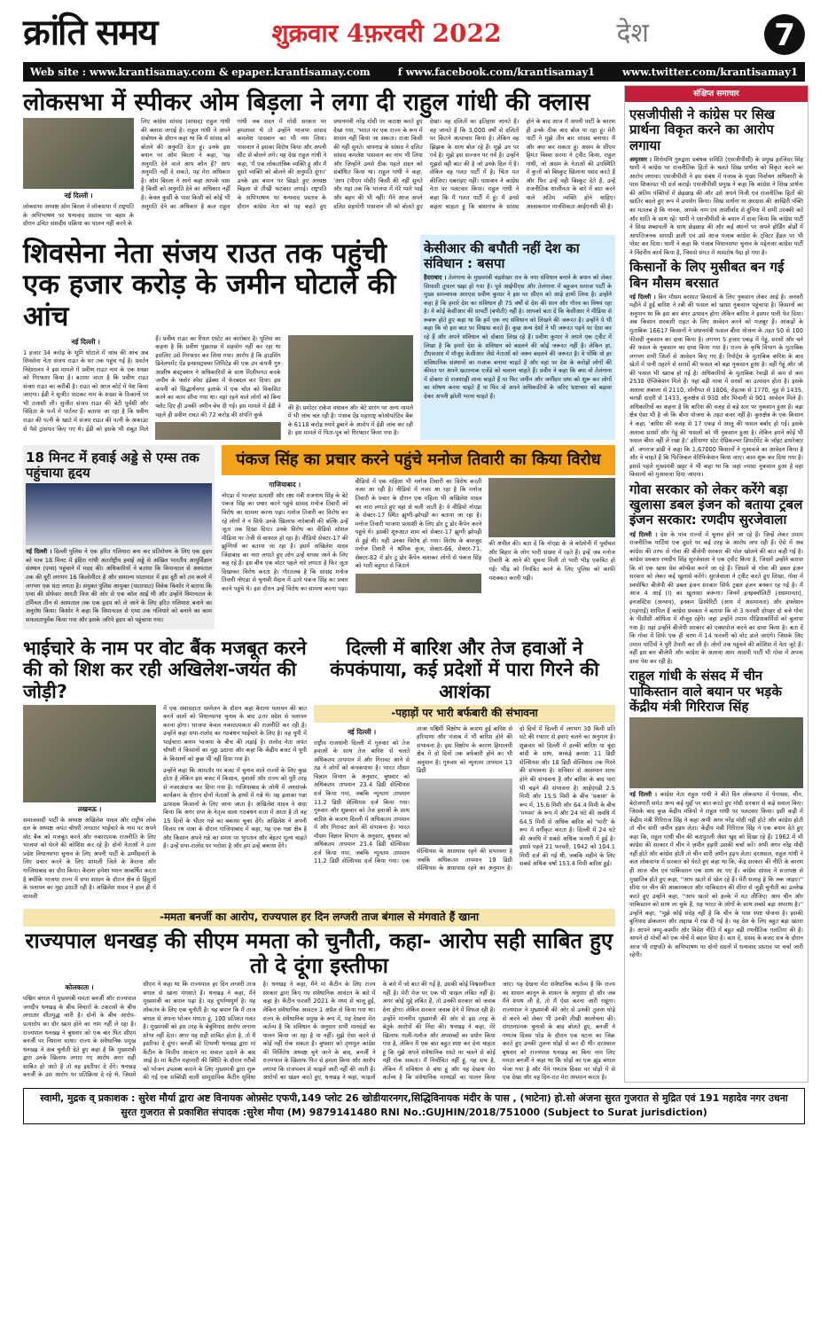क्रांति समय
शुक्रवार 4फ़रवरी 2022 देश
7
Web site : www.krantisamay.com & epaper.krantisamay.com f www.facebook.com/krantisamay1 www.twitter.com/krantisamay1
लोकसभा में स्पीकर ओम बिड़ला ने लगा दी राहुल गांधी की क्लास
नई दिल्ली ।
लोकसभा अध्यक्ष ओम बिरला ने लोकसभा में राष्ट्रपति के अभिभाषण पर धन्यवाद प्रस्ताव पर बहस के दौरान उचित संसदीय प्रक्रिया का पालन नहीं करने के
लिए कांग्रेस सांसद (सांसद) राहुल गांधी की क्लास लगाई है। राहुल गांधी ने अपने संबोधन के दौरान कहा था कि मैं सांसद को बोलने की अनुमति देता हूं। उनके इस बयान पर ओम बिरला ने कहा, 'यह अनुमति देने वाले आप कौन हैं? आप अनुमति नहीं दे सकते, यह मेरा अधिकार है। ओम बिरला ने आगे कहा आपके पास है किसी को अनुमति देने का अधिकार नहीं है। केवल कुर्सी के पास किसी को कोई भी अनुमति देने का अधिकार है कल राहुल गांधी जब सदन में मोदी सरकार पर हमलावर थे तो उन्होंने भाजपा सांसद कमलेश पासवान का भी नाम लिया। पासवान ने इसका विरोध किया और अपनी सीट से बोलने लगे। यह देख राहुल गांधी ने कहा, 'मैं एक लोकतांत्रिक व्यक्ति हूं और मैं दूसरे व्यक्ति को बोलने की अनुमति दूंगा।' उनके इस बयान पर छिड़ते हुए अध्यक्ष बिड़ला से तीखी फटकार लगाई। राष्ट्रपति के अभिभाषण पर धन्यवाद प्रस्ताव के दौरान कांग्रेस नेता को यह कहते हुए प्रधानमंत्री नरेंद्र मोदी पर कटाक्ष करते हुए देखा गया, 'भारत पर एक राज्य के रूप में शासन नहीं किया जा सकता। राजा किसी की नहीं सुनते। वायनाड के सांसद ने दलित सांसद कमलेश पासवान का नाम भी लिया और जिन्होंने उनसे ठीक पहले सदन को संबोधित किया था। राहुल गांधी ने कहा, 'आप (पीएम मोदी) किसी की नहीं सुनते और यहां तक कि भाजपा में मेरे प्यारे भाई और बहन की भी नहीं। मैंने आज अपने दलित सहयोगी पासवान जी को बोलते हुए देखा। वह दलितों का इतिहास जानते हैं। वह जानते हैं कि 3,000 वर्षों से दलितों पर कितने अत्याचार किया है। लेकिन वह झिझक के साथ बोल रहे हैं। मुझे उन पर गर्व है। मुझे इस सज्जन पर गर्व है। उन्होंने मुझसे वही बात की है जो उनके दिल में है। लेकिन वह गलत पार्टी में है। चिंता मत कीजिए। घबराइए नहीं। पासवान ने कांग्रेस नेता पर पलटवार किया। राहुल गांधी ने कहा कि मैं गलत पार्टी में हूं। मैं उनसे कहना चाहता हूं कि बांसगांव के सांसद होने के बाद आज मैं अपनी पार्टी के कारण ही उनके ठीक बाद बोल पा रहा हूं। मेरी पार्टी ने मुझे तीन बार सांसद बनाया। मैं और क्या कर सकता हूं। असम के सीएम हिमंत बिस्वा सरमा ने ट्वीट किया, राहुल गांधी, जो असम के नेताओं की उपस्थिति में कुत्तों को बिस्कुट खिलाना पसंद करते हैं और फिर उन्हें वही बिस्कुट देते हैं, उन्हें राजनीतिक शालीनता के बारे में बात करने वाले अंतिम व्यक्ति होने चाहिए। आलाकमान मानसिकता आईएनसी की है।
शिवसेना नेता संजय राउत तक पहुंची एक हजार करोड़ के जमीन घोटाले की आंच
नई दिल्ली ।
1 हजार 34 करोड़ के भूमि घोटाले में जांच की आंच अब शिवसेना नेता संजय राउत के घर तक पहुंच गई है। प्रवर्तन निदेशालय ने इस मामले में प्रवीण राउत नाम के एक शख्स को गिरफ्तार किया है। बताया जाता है कि प्रवीण राउत संजय राउत का करीबी है। राउत को आज कोर्ट में पेश किया जाएगा। ईडी ने सुजीत पाटकर नाम के शख्स के ठिकानों पर भी तलाशी ली। सुजीत संजय राउत की बेटी पूर्वशी और विदिता के फर्म में पार्टनर हैं। बताया जा रहा है कि प्रवीण राउत की पत्नी के खाते में संजय राउत की पत्नी के अकाउंट से पैसे ट्रांसफर किए गए थे। ईडी को इसके भी सबूत मिले हैं। प्रवीण राउत का रियल एस्टेट का कारोबार है। पुलिस का कहना है कि प्रवीण पूछताछ में सहयोग नहीं कर रहा था इसलिए उसे गिरफ्तार कर लिया गया। आरोप है कि हाउसिंग डिवेलपमेंट ऐंड इन्फ्रास्ट्रक्चर लिमिटेड की एक उप कंपनी गुरु आशीष कंस्ट्रक्शन ने अधिकारियों के साथ मिलीभगत करके जमीन के फ्लोर स्पेस इंडेक्स में फेरबदल कर दिया। इस कंपनी को सिद्धार्थनगर इलाके में एक चॉल को विकसित करने का काम सौंपा गया था। वहां रहने वाले लोगों को बिना फ्लैट दिए ही उनकी जमीन बेच दी गई। इस मामले में ईडी ने पहले ही प्रवीण रावत की 72 करोड़ की संपत्ति कुर्क
की है। प्रमोटर राकेश वधावन और बेटे सारंग पर अन्य मामले में भी जांच चल रही है। पंजाब ऐंड महाराष्ट्र कोऑपरेटिव बैंक के 6118 करोड़ रुपये डुबाने के आरोप में ईडी जांच कर रही है। इस मामले में पिता-पुत्र को गिरफ्तार किया गया है।
केसीआर की बपौती नहीं देश का संविधान : बसपा
हैदराबाद । तेलंगाना के मुख्यमंत्री चंद्रशेखर राव के नया संविधान बनाने के बयान को लेकर सियासी तूफान खड़ा हो गया है। पूर्व आईपीएस और तेलंगाना में बहुजन समाज पार्टी के मुख्य समन्वयक आरएस प्रवीण कुमार ने इस पर सीएम को आड़े हाथों लिया है। उन्होंने कहा है कि हमारे देश का संविधान ही 75 वर्षों से देश की शान और गौरव का विषय रहा है। ये कोई केसीआर की प्रापर्टी (बपौती) नहीं है। आपको बता दें कि केसीआर ने मीडिया से रूबरू होते हुए कहा था कि हमें एक नए संविधान को लिखने की जरूरत है। उन्होंने ये भी कहा कि वो इस बात पर विश्वास करते हैं। कुछ अन्य देशों ने भी जरूरत पड़ने पर ऐसा कर रहे हैं और अपने संविधान को दोबारा लिख रहे हैं। प्रवीण कुमार ने अपने एक ट्वीट में लिखा है कि हमारे देश के संविधान को बदलने की कोई जरूरत नहीं है। लेकिन हां, टीएसआर में मौजूद केसीआर जैसे नेताओं को जरूर बदलने की जरूरत है। वे योंकि वो हर संविधानिक संस्थानों का मजाक बनाना चाहते हैं और वहां पर देश के करोड़ों लोगों की कीमत पर अपने खतरनाक एजेंडे को चलाना चाहते हैं। प्रवीन ने कहा कि क्या वो तेलंगाना में दोबारा से राजशाही लाना चाहते हैं या फिर जमीन और जमींदार प्रथा को शुरू कर लोगों का शोषण करना चाहते हैं या फिर वो अपने अधिकारियों के जरिए भ्रष्टाचार को बढ़ावा देकर अपनी झोली भरना चाहते हैं।
18 मिनट में हवाई अड्डे से एम्स तक पहुंचाया हृदय
नई दिल्ली । दिल्ली पुलिस ने एक हरित गलियारा बना कर प्रतिरोपण के लिए एक हृदय को मात्र 18 मिनट में इंदिरा गांधी अंतर्राष्ट्रीय हवाई अड्डे से अखिल भारतीय आयुर्विज्ञान संस्थान (एम्स) पहुंचाने में मदद की। अधिकारियों ने बताया कि विमानतल से अस्पताल तक की दूरी लगभग 16 किलोमीटर है और सामान्य यातायात में इस दूरी को तय करने में लगभग एक घंटा लगता है। संयुक्त पुलिस आयुक्त (यातायात) विवेक किशोर ने बताया कि एम्स की प्रोफेसर आरती विज की ओर से एक कॉल आई थी और उन्होंने विमानतल के टर्मिनल तीन से अस्पताल तक एक हृदय को ले जाने के लिए हरित गलियारा बनाने का अनुरोध किया। किशोर ने कहा कि विमानतल से एम्स तक गलियारे को बनाने का काम सफलतापूर्वक किया गया और इसके जरिये हृदय को पहुंचाया गया।
पंकज सिंह का प्रचार करने पहुंचे मनोज तिवारी का किया विरोध
गाजियाबाद ।
नोएडा में भाजपा प्रत्याशी और रक्षा मंत्री राजनाथ सिंह के बेटे पंकज सिंह का प्रचार करने पहुंचे सांसद मनोज तिवारी को विरोध का सामना करना पड़ा। मनोज तिवारी का विरोध कर रहे लोगों ने न सिर्फ उनके खिलाफ नारेबाजी की बल्कि उन्हें जूता तक दिखा दिया। उनके विरोध का वीडियो सोशल मीडिया पर तेजी से वायरल हो रहा है। वीडियो सेक्टर-17 की झुग्गियों का बताया जा रहा है। इसमें अखिलेश यादव जिंदाबाद का नारा लगाते हुए लोग उन्हें वापस जाने के लिए कह रहे हैं। इस बीच एक वोटर पहले नारे लगाता है फिर जूता दिखाकर विरोध करता है। गौरतलब है कि सांसद मनोज तिवारी नोएडा से चुनावी मैदान में उतरे पंकज सिंह का प्रचार करने पहुंचे थे। इस दौरान उन्हें विरोध का सामना करना पड़ा। वीडियो में एक महिला भी मनोज तिवारी का विरोध करती नजर आ रही है। वीडियो में नजर आ रहा है कि मनोज तिवारी के प्रचार के दौरान एक महिला भी अखिलेश यादव का नारा लगाते हुए वहां से चली जाती है। ये वीडियो नोएडा के सेक्टर-17 स्थित झुग्गी-झोपड़ी का बताया जा रहा है। मनोज तिवारी भाजपा प्रत्याशी के लिए डोर टू डोर कैंपेन करने पहुंचे थे। इसकी शुरुआत शाम को सेक्टर-17 झुग्गी झोपड़ी से हुई थी। यही उनका विरोध हो गया। विरोध के बावजूद मनोज तिवारी ने श्रमिक कुंज, सेक्टर-66, सेक्टर-71, सेक्टर-82 में डोर टू डोर कैंपेन चलाकर लोगों से पंकज सिंह को भारी बहुमत से जिताने
की अपील की। बता दें कि नोएडा के जे कॉलोनी में पूर्वांचल और बिहार के लोग भारी संख्या में रहते हैं। इन्हें जब मनोज तिवारी के आने की सूचना मिली तो भारी भीड़ एकत्रित हो गई। भीड़ को नियंत्रित करने के लिए पुलिस को काफी मशक्कत करनी पड़ी।
भाईचारे के नाम पर वोट बैंक मजबूत करने की को शिश कर रही अखिलेश-जयंत की जोड़ी?
लखनऊ ।
समाजवादी पार्टी के अध्यक्ष अखिलेश यादव और राष्ट्रीय लोक दल के अध्यक्ष जयंत चौधरी लगातार भाईचारे के नाम पर अपने वोट बैंक को मजबूत करने और नकारात्मक राजनीति के लिए भाजपा को घेरने की कोशिश कर रहे हैं। दोनों नेताओं ने उत्तर प्रदेश विधानसभा चुनाव के लिए अपनी पार्टी के उम्मीदवारों के लिए प्रचार करने के लिए शामली जिले के कैराना और गाजियाबाद का दौरा किया। कैराना हमेशा ध्यान आकर्षित करता है क्योंकि भाजपा राज्य में सपा शासन के दौरान क्षेत्र से हिंदुओं के पलायन का मुद्दा उठाती रही है। अखिलेश यादव ने हाल ही में शामली
में एक संवाददाता सम्मेलन के दौरान कहा कैराना पलायन की बात करने वालों को विधानसभा चुनाव के बाद उत्तर प्रदेश से पलायन करना होगा। भाजपा केवल नकारात्मकता की राजनीति कर रही है। उन्होंने कहा सपा-रालोद का गठबंधन भाईचारे के लिए है। यह यूपी में भाईचारा बनाम भाजपा के बीच की लड़ाई है। रालोद नेता जयंत चौधरी ने किसानों का मुद्दा उठाया और कहा कि केंद्रीय बजट में यूपी के किसानों को कुछ भी नहीं दिया गया है।
उन्होंने कहा कि आमतौर पर बजट में चुनाव वाले राज्यों के लिए कुछ होता है लेकिन इस बजट में किसान, युवाओं और राज्य को पूरी तरह से नजरअंदाज कर दिया गया है। गाजियाबाद के लोनी में जनसंपर्क कार्यक्रम के दौरान दोनों नेताओं के हाथों में गन्ने थे। यह इलाका गन्ना उत्पादक किसानों के लिए जाना जाता है। अखिलेश यादव ने वादा किया कि अगर सपा के नेतृत्व वाला गठबंधन सत्ता में आता है तो वह 15 दिनों के भीतर गन्ने का बकाया चुका देंगे। अखिलेश ने अपनी विजय रथ यात्रा के दौरान गाजियाबाद में कहा, यह एक गन्ना क्षेत्र है और किसान अपने गन्ने का समय पर भुगतान और बेहतर मूल्य चाहते हैं। उन्हें सपा-रालोद पर भरोसा है और हम उन्हें बकाया देंगे।
दिल्ली में बारिश और तेज हवाओं ने कंपकंपाया, कई प्रदेशों में पारा गिरने की आशंका
-पहाड़ों पर भारी बर्फबारी की संभावना
नई दिल्ली ।
राष्ट्रीय राजधानी दिल्ली में गुरुवार को तेज हवाओं के साथ तेज बारिश से चलते अधिकतम तापमान में और गिरावट आने से ठंड ने लोगों को कंपकंपाया है। भारत मौसम विज्ञान विभाग के अनुसार, बुधवार को अधिकतम तापमान 23.4 डिग्री सेल्सियस दर्ज किया गया, जबकि न्यूनतम तापमान 11.2 डिग्री सेल्सियस दर्ज किया गया। गुरुवार और शुक्रवार को तेज हवाओं के साथ बारिश के कारण दिल्ली में अधिकतम तापमान में और गिरावट आने की संभावना है। भारत मौसम विज्ञान विभाग के अनुसार, बुधवार को अधिकतम तापमान 23.4 डिग्री सेल्सियस दर्ज किया गया, जबकि न्यूनतम तापमान 11.2 डिग्री सेल्सियस दर्ज किया गया। एक ताजा पश्चिमी विक्षोभ के कारण हुई बारिश से हरियाणा और पंजाब में भी बारिश होने की संभावना है। इस विक्षोभ के कारण हिमालयी क्षेत्र में दो दिनों तक बर्फबारी होने का भी अनुमान है। गुरुवार को न्यूनतम तापमान 13 डिग्री
सेल्सियस के आसपास रहने की संभावना है जबकि अधिकतम तापमान 19 डिग्री सेल्सियस के आसपास रहने का अनुमान है। दो दिनों में दिल्ली में लगभग 30 किमी प्रति घंटे की रफ्तार से हवाएं चलने का अनुमान है। शुक्रवार को दिल्ली में हल्की बारिश या बूंदा बांदी के साथ, आकंड़े क्रमशः 11 डिग्री सेल्सियस और 18 डिग्री सेल्सियस तक गिरने की संभावना है। शनिवार से आसमान साफ होने की संभावना है और बारिश के बाद पारा भी चढ़ने की संभावना है। आईएमडी 2.5 मिमी और 15.5 मिमी के बीच 'प्रकाश' के रूप में, 15.6 मिमी और 64.4 मिमी के बीच 'मध्यम' के रूप में और 24 घंटे की अवधि में 64.5 मिमी से अधिक बारिश को 'भारी' के रूप में वर्गीकृत करता है। दिल्ली में 24 घंटे की अवधि में सबसे अधिक फरवरी में हुई है। इससे पहले 21 फरवरी, 1942 को 104.1 मिमी दर्ज की गई थी, जबकि महीने के लिए सबसे अधिक वर्षा 153.4 मिमी बारिश हुई।
-ममता बनर्जी का आरोप, राज्यपाल हर दिन लग्जरी ताज बंगाल से मंगवाते हैं खाना
राज्यपाल धनखड़ की सीएम ममता को चुनौती, कहा- आरोप सही साबित हुए तो दे दूंगा इस्तीफा
कोलकाता ।
पश्चिम बंगाल में मुख्यमंत्री ममता बनर्जी और राज्यपाल जगदीप धनखड़ के बीच विचारों के टकरावों के बीच लगातार शीतयुद्ध जारी है। दोनों के बीच आरोप-प्रत्यारोप का दौर खत्म होने का नाम नहीं ले रहा है। राज्यपाल धनखड़ ने बुधवार को एक बार फिर सीएम बनर्जी पर निशाना साधा। राज्य के संवैधानिक प्रमुख धनखड़ ने अब चुनौती देते हुए कहा है कि मुख्यमंत्री द्वारा उनके खिलाफ लगाए गए आरोप अगर सही साबित हो जाते हैं तो वह इस्तीफा दे देंगे। धनखड़ बनर्जी के उस आरोप पर प्रतिक्रिया दे रहे थे, जिसमें सीएम ने कहा था कि राज्यपाल हर दिन लग्जरी ताज बंगाल से खाना मंगवाते हैं। धनखड़ ने कहा, मैंने मुख्यमंत्री का बयान पढ़ा है। यह दुर्भाग्यपूर्ण है। यह लोकतंत्र के लिए एक चुनौती है। यह बयान कि मैं ताज बंगाल से अपना भोजन मंगाता हूं, 100 प्रतिशत गलत है। मुख्यमंत्री को इस तरह के बेबुनियाद आरोप लगाना शोभा नहीं देता। अगर यह सही साबित होता है, तो मैं इस्तीफा दे दूंगा। बनर्जी की टिप्पणी धनखड़ द्वारा मां कैंटीन के वित्तीय आवंटन पर सवाल उठाने के बाद आई है। मां कैंटीन महामारी की स्थिति के दौरान गरीबों को भोजन उपलब्ध कराने के लिए मुख्यमंत्री द्वारा शुरू की गई एक सब्सिडी वाली सामुदायिक कैंटीन सुविधा है। धनखड़ ने कहा, मैंने मां कैंटीन के लिए राज्य सरकार द्वारा किए गए संवैधानिक आवंटन के बारे में कहा है। कैंटीन फरवरी 2021 के मध्य से चालू हुई, लेकिन संवैधानिक आवंटन 1 अप्रैल से किया गया था। राज्य के संवैधानिक प्रमुख के रूप में, यह देखना मेरा कर्तव्य है कि संविधान के अनुसार सभी मानदंडों का पालन किया जा रहा है या नहीं। मुझे ऐसा करने से कोई नहीं रोक सकता है। बुधवार को तृणमूल कांग्रेस की निर्विरोध अध्यक्ष चुने जाने के बाद, बनर्जी ने राज्यपाल के खिलाफ फिर से हमला किया और आरोप लगाया कि राजभवन से फाइलें जारी नहीं की जाती हैं। आरोपों का खंडन करते हुए, धनखड़ ने कहा, फाइलों के बारे में जो बात की गई है, उसकी कोई विश्वसनीयता नहीं है। मेरी मेज पर एक भी फाइल लंबित नहीं है। अगर कोई मुद्दे लंबित हैं, तो उनकी सरकार को जवाब देना होगा। लेकिन सरकार जवाब देने में विफल रही है। उन्होंने माननीय मुख्यमंत्री की ओर से इस तरह के बेतुके आरोपों की निंदा की। धनखड़ ने कहा, मेरे खिलाफ गाली-गलौज और अपशब्दों का प्रयोग किया गया है, लेकिन मैं एक बात बहुत स्पष्ट कर देना चाहता हूं कि मुझे अपने संवैधानिक रास्ते पर चलने से कोई नहीं रोक सकता। मैं निर्वाचित नहीं हूं, यह सच है, लेकिन मैं संविधान से बंधा हूं और यह देखना मेरा कर्तव्य है कि संवैधानिक मानदंडों का पालन किया जाए। यह देखना मेरा संवैधानिक कर्तव्य है कि राज्य का शासन कानून के शासन के अनुसार हो और जब मैंने शपथ ली है, तो मैं ऐसा करना जारी रखूंगा। राज्यपाल ने मुख्यमंत्री की ओर से उनकी तुलना घोड़े से करने को लेकर भी उनकी तीखी आलोचना की। संगठनात्मक चुनावों के बाद बोलते हुए, बनर्जी ने गणतंत्र दिवस परेड के दौरान एक घटना का जिक्र करते हुए उनकी तुलना घोड़ों से कर दी थी। दरअसल बुधवार को राज्यपाल धनखड़ का बिना नाम लिए ममता बनर्जी ने कहा था कि घोड़ों का एक झुंड बंगाल भेजा गया है और मैंने गणतंत्र दिवस पर घोड़ों में से एक देखा और वह दिन-रात मेरा अपमान करता है।
संक्षिप्त समाचार
एसजीपीसी ने कांग्रेस पर सिख प्रार्थना विकृत करने का आरोप लगाया
अमृतसर । शिरोमणि गुरुद्वारा प्रबंधक समिति (एसजीपीसी) के प्रमुख हरजिंदर सिंह धामी ने कांग्रेस पर राजनीतिक हितों के चलते सिख प्रार्थना को विकृत करने का आरोप लगाया। एसजीपीसी ने इस संबंध में पंजाब के मुख्य निर्वाचन अधिकारी के पास शिकायत भी दर्ज कराई। एसजीपीसी प्रमुख ने कहा कि कांग्रेस ने सिख प्रार्थना की अंतिम पंक्तियों में छेड़छाड़ की और उसे अपने निजी एवं राजनीतिक हितों की खातिर बदले हुए रूप में उपयोग किया। सिख प्रार्थना या अरदास की आखिरी पंक्ति का मतलब है कि नानक, आपके नाम एवं आशीर्वाद से दुनिया में सभी तरक्की करें और शांति के साथ रहें। धामी ने एसजीपीसी के बयान में दावा किया कि कांग्रेस पार्टी ने सिख शब्दावली के साथ छेड़छाड़ की और कई स्थानों पर अपने होर्डिंग बोर्डों में आपत्तिजनक सामग्री डाली एवं उसे आज पंजाब कांग्रेस के ट्विटर हैंडल पर भी पोस्ट कर दिया। धामी ने कहा कि पंजाब विधानसभा चुनाव के मद्देनजर कांग्रेस पार्टी ने निंदनीय कार्य किया है, जिससे संगत में असंतोष पैदा हो गया है।
किसानों के लिए मुसीबत बन गई बिन मौसम बरसात
नई दिल्ली । बिन मौसम बरसात किसानों के लिए नुकसान लेकर आई है। जनवरी महीने में हुई बारिश ने रबी की फसल को खासा नुकसान पहुंचाया है। किसानों का अनुमान था कि इस बार बंपर उत्पादन होगा लेकिन बारिश ने इसपर पानी फेर दिया। अब किसान सरकारी राहत के लिए आवेदन करने को मजबूर हैं। आंकड़ों के मुताबिक 16617 किसानों ने प्रधानमंत्री फसल बीमा योजना के तहत 50 से 100 फीसदी नुकसान का दावा किया है। लगभग 5 हजार एकड़ में गेहूं, सरसों और चने की फसल के नुकसान का दावा किया गया है। राज्य के कृषि विभाग के मुताबिक लगभग सभी जिलों से आवेदन किए गए हैं। रिपोर्ट्स के मुताबिक बारिश के बाद खेतों में पानी ठहरने से सरसों की फसल को बड़ा नुकसान हुआ है। वहीं गेहूं और जौ की फसल भी खराब हो गई है। अधिकारियों के मुताबिक रेवाड़ी से कम से कम 2538 ऐप्लिकेशन मिले हैं। यहां बड़ी मात्रा में सरसों का उत्पादन होता है। इसके अलावा अंबाला से 2110, सोनीपत से 1806, रोहतक से 1770, नूंह से 1435, चरखी दादरी से 1433, कुरुक्षेत्र से 930 और भिवानी से 901 आवेदन मिले हैं। अधिकारियों का कहना है कि बारिश की वजह से बड़े स्तर पर नुकसान हुआ है। बड़ा क्षेत्र ऐसा भी है जो कि बीमा योजना के तहत कवर नहीं है। कुरुक्षेत्र के एक किसान ने कहा, 'बारिश की वजह से 17 एकड़ में आलू की फसल बर्बाद हो गई। इसके अलावा सरसों और गेहूं की फसलों को भी नुकसान हुआ है। लेकिन हमने कोई भी फसल बीमा नहीं ले रखा है।' हरियाणा स्टेट ऐग्रिकल्चर डिपार्टमेंट के जॉइंट डायरेक्टर डॉ. जगराज डांडी ने कहा कि 1,67000 किसानों ने मुआवजे का आवेदन किया है और वे चाहते हैं कि फिजिकल वेरिफिकेशन किया जाए। काम शुरू कर दिया गया है। इससे पहले मुख्यमंत्री खट्टर ने भी कहा था कि जहां ज्यादा नुकसान हुआ है वहां किसानों को मुआवजा दिया जाएगा।
गोवा सरकार को लेकर करेंगे बड़ा खुलासा डबल इंजन को बताया ट्रबल इंजन सरकार: रणदीप सुरजेवाला
नई दिल्ली । देश के पांच राज्यों में चुनाव होने जा रहे हैं। जिन्हें लेकर तमाम राजनीतिक पार्टियां एक दूसरे पर कई तरह के आरोप लगा रही हैं। ऐसे में अब कांग्रेस की तरफ से गोवा की बीजेपी सरकार की पोल खोलने की बात कही गई है। कांग्रेस प्रवक्ता रणदीप सिंह सुरजेवाला ने एक ट्वीट किया है, जिसमें उन्होंने बताया कि वो एक खास प्रेस कॉन्फ्रेंस करने जा रहे हैं। जिसमें वो गोवा की डबल इंजन सरकार को लेकर कई खुलासे करेंगे। सुरजेवाला ने ट्वीट करते हुए लिखा, गोवा में स्वघोषित बीजेपी की डबल इंजन सरकार सिर्फ ट्रबल इंजन बनकर रह गई है। मैं आज 4 आई (I) का खुलासा करूंगा। जिनमें इनइक्वॉलिटी (असमानता), इनजस्टिस (अन्याय), इनकम डिस्पेरिटी (आय में असमानता) और इंफ्लेशन (महंगाई) शामिल हैं कांग्रेस प्रवक्ता ने बताया कि वो 3 फरवरी दोपहर दो बजे गोवा के पीसीसी ऑफिस में मौजूद रहेंगे। जहां उन्होंने तमाम मीडियाकर्मियों को बुलाया गया है। यहां उन्होंने बीजेपी सरकार को एक्सपोज करने का दावा किया है। बता दें कि गोवा में सिर्फ एक ही चरण में 14 फरवरी को वोट डाले जाएंगे। जिसके लिए तमाम पार्टियों ने पूरी तैयारी कर ली है। लोगों तक पहुंचने की कोशिश में नेता जुटे हैं। वहीं इस बार बीजेपी और कांग्रेस के अलावा आम आदमी पार्टी भी गोवा में अपना दावा पेश कर रही है।
राहुल गांधी के संसद में चीन पाकिस्तान वाले बयान पर भड़के केंद्रीय मंत्री गिरिराज सिंह
नई दिल्ली । कांग्रेस नेता राहुल गांधी ने बीते दिन लोकसभा में पेगासस, चीन, बेरोजगारी समेत अन्य कई मुद्दों पर बात करते हुए मोदी सरकार से कड़े सवाल किए। जिसके बाद कुछ केंद्रीय मंत्रियों ने राहुल गांधी पर पलटवार किया। इसी कड़ी में केंद्रीय मंत्री गिरिराज सिंह ने कहा अभी अगर नरेंद्र मोदी नहीं होते और कांग्रेस होती तो चीन सारी ज़मीन हड़प लेता। केंद्रीय मंत्री गिरिराज सिंह ने एक बयान देते हुए कहा कि, राहुल गांधी चीन की कठपुतली जैसा खुद को दिखा रहे हैं। 1962 में भी कांग्रेस की सरकार में चीन ने ज़मीन हड़पी उसकी चर्चा करें। अभी अगर नरेंद्र मोदी नहीं होते और कांग्रेस होती तो चीन सारी ज़मीन हड़प लेता। दरअसल, राहुल गांधी ने कल लोकसभा में सरकार को घेरते हुए कहा था कि, केंद्र सरकार की नीति के कारण ही आज चीन एवं पाकिस्तान एक साथ आ गए हैं। कांग्रेस सांसद ने सत्तापक्ष से मुखातिब होते हुए कहा, ''आप खतरे से खेल रहे हैं। मेरी सलाह है कि रुक जाइए।'' सीमा पर चीन की आक्रामकता और पाकिस्तान की सीमा से जुड़ी चुनौती का उल्लेख करते हुए उन्होंने कहा, ''आप खतरे को हल्के में मत लीजिए। आप चीन और पाकिस्तान को साथ ला चुके हैं, यह भारत के लोगों के साथ सबसे बड़ा अपराध है।'' उन्होंने कहा, ''मुझे कोई संदेह नहीं है कि चीन के पास स्पष्ट योजना है। इसकी बुनियाद डोकलाम और लद्दाख में रख दी गई है। यह देश के लिए बहुत बड़ा खतरा है। आपने जम्मू-कश्मीर और विदेश नीति में बहुत बड़ी रणनीतिक गलतियां की हैं। आपने दो मोर्चों को एक मोर्चे में बदल दिया है। बता दें, संसद के बजट सत्र के दौरान आज भी राष्ट्रपति के अभिभाषण पर दोनों सदनों में धन्यवाद प्रस्ताव पर चर्चा जारी रहेगी।
स्वामी, मुद्रक व् प्रकाशक : सुरेश मौर्या द्वारा अष्ट विनायक ओफ़्सेट एफपी,149 प्लोट 26 खोडीयारनगर,सिद्धिविनायक मंदीर के पास , (भाटेना) हो.सो अंजना सुरत गुजरात से मुद्रित एवं 191 महादेव नगर उधना सुरत गुजरात से प्रकाशित संपादक :सुरेश मौया (M) 9879141480 RNI No.:GUJHIN/2018/751000 (Subject to Surat jurisdiction)